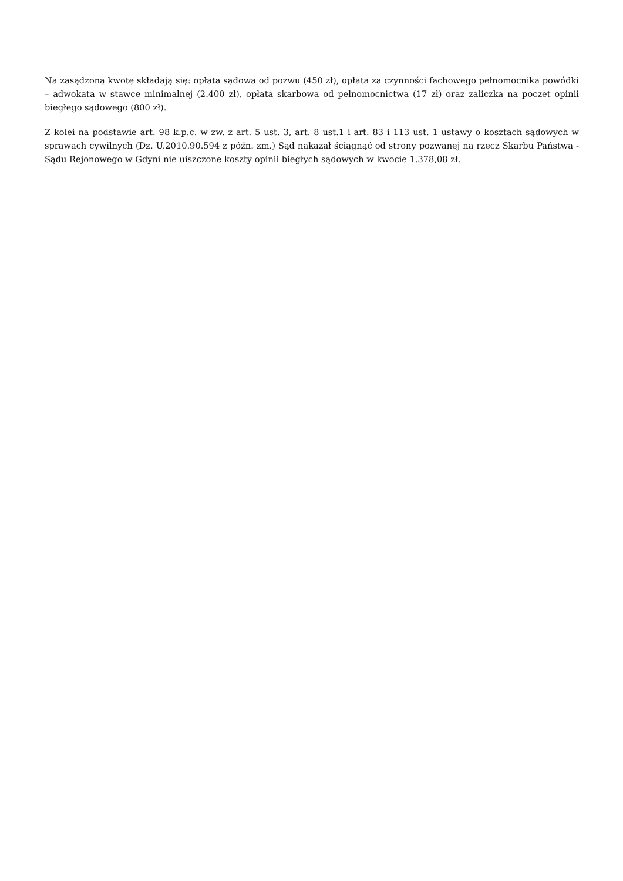Na zasądzoną kwotę składają się: opłata sądowa od pozwu (450 zł), opłata za czynności fachowego pełnomocnika powódki – adwokata w stawce minimalnej (2.400 zł), opłata skarbowa od pełnomocnictwa (17 zł) oraz zaliczka na poczet opinii biegłego sądowego (800 zł).
Z kolei na podstawie art. 98 k.p.c. w zw. z art. 5 ust. 3, art. 8 ust.1 i art. 83 i 113 ust. 1 ustawy o kosztach sądowych w sprawach cywilnych (Dz. U.2010.90.594 z późn. zm.) Sąd nakazał ściągnąć od strony pozwanej na rzecz Skarbu Państwa - Sądu Rejonowego w Gdyni nie uiszczone koszty opinii biegłych sądowych w kwocie 1.378,08 zł.